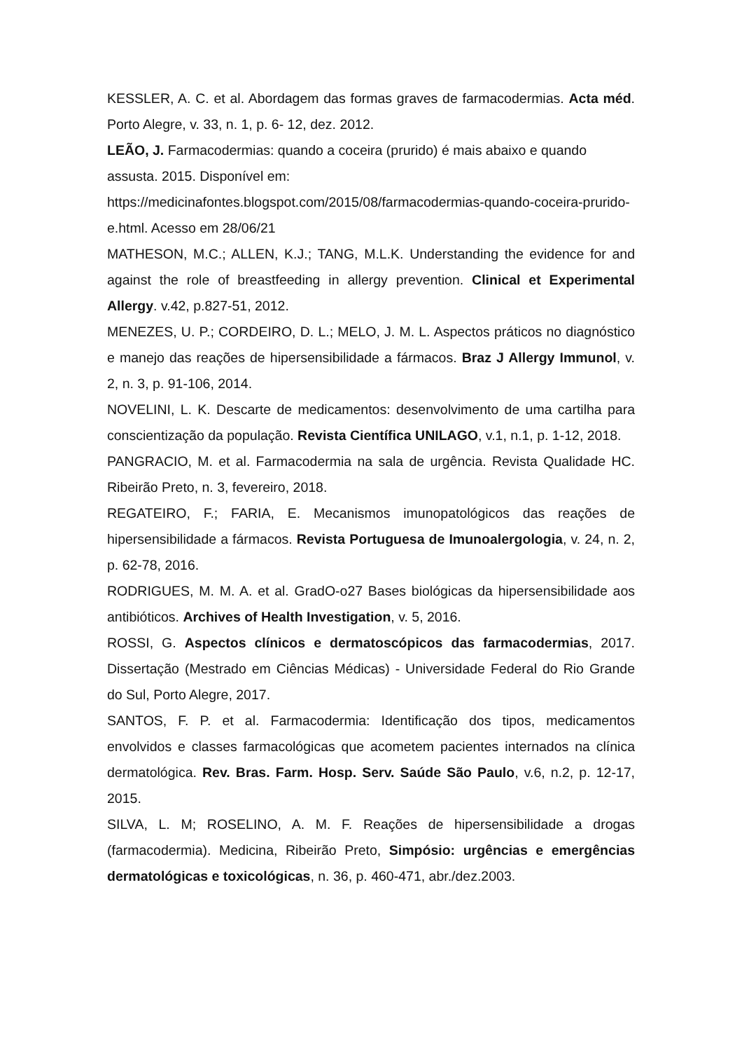KESSLER, A. C. et al. Abordagem das formas graves de farmacodermias. Acta méd. Porto Alegre, v. 33, n. 1, p. 6- 12, dez. 2012.
LEÃO, J. Farmacodermias: quando a coceira (prurido) é mais abaixo e quando assusta. 2015. Disponível em: https://medicinafontes.blogspot.com/2015/08/farmacodermias-quando-coceira-prurido-e.html. Acesso em 28/06/21
MATHESON, M.C.; ALLEN, K.J.; TANG, M.L.K. Understanding the evidence for and against the role of breastfeeding in allergy prevention. Clinical et Experimental Allergy. v.42, p.827-51, 2012.
MENEZES, U. P.; CORDEIRO, D. L.; MELO, J. M. L. Aspectos práticos no diagnóstico e manejo das reações de hipersensibilidade a fármacos. Braz J Allergy Immunol, v. 2, n. 3, p. 91-106, 2014.
NOVELINI, L. K. Descarte de medicamentos: desenvolvimento de uma cartilha para conscientização da população. Revista Científica UNILAGO, v.1, n.1, p. 1-12, 2018.
PANGRACIO, M. et al. Farmacodermia na sala de urgência. Revista Qualidade HC. Ribeirão Preto, n. 3, fevereiro, 2018.
REGATEIRO, F.; FARIA, E. Mecanismos imunopatológicos das reações de hipersensibilidade a fármacos. Revista Portuguesa de Imunoalergologia, v. 24, n. 2, p. 62-78, 2016.
RODRIGUES, M. M. A. et al. GradO-o27 Bases biológicas da hipersensibilidade aos antibióticos. Archives of Health Investigation, v. 5, 2016.
ROSSI, G. Aspectos clínicos e dermatoscópicos das farmacodermias, 2017. Dissertação (Mestrado em Ciências Médicas) - Universidade Federal do Rio Grande do Sul, Porto Alegre, 2017.
SANTOS, F. P. et al. Farmacodermia: Identificação dos tipos, medicamentos envolvidos e classes farmacológicas que acometem pacientes internados na clínica dermatológica. Rev. Bras. Farm. Hosp. Serv. Saúde São Paulo, v.6, n.2, p. 12-17, 2015.
SILVA, L. M; ROSELINO, A. M. F. Reações de hipersensibilidade a drogas (farmacodermia). Medicina, Ribeirão Preto, Simpósio: urgências e emergências dermatológicas e toxicológicas, n. 36, p. 460-471, abr./dez.2003.